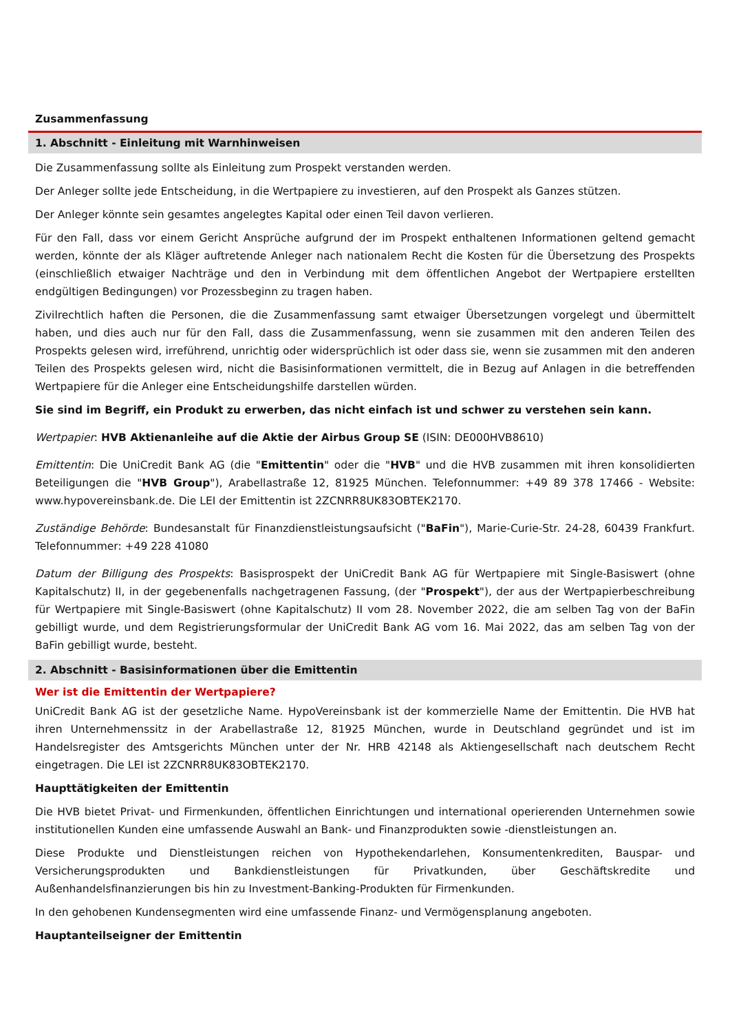Zusammenfassung
1. Abschnitt - Einleitung mit Warnhinweisen
Die Zusammenfassung sollte als Einleitung zum Prospekt verstanden werden.
Der Anleger sollte jede Entscheidung, in die Wertpapiere zu investieren, auf den Prospekt als Ganzes stützen.
Der Anleger könnte sein gesamtes angelegtes Kapital oder einen Teil davon verlieren.
Für den Fall, dass vor einem Gericht Ansprüche aufgrund der im Prospekt enthaltenen Informationen geltend gemacht werden, könnte der als Kläger auftretende Anleger nach nationalem Recht die Kosten für die Übersetzung des Prospekts (einschließlich etwaiger Nachträge und den in Verbindung mit dem öffentlichen Angebot der Wertpapiere erstellten endgültigen Bedingungen) vor Prozessbeginn zu tragen haben.
Zivilrechtlich haften die Personen, die die Zusammenfassung samt etwaiger Übersetzungen vorgelegt und übermittelt haben, und dies auch nur für den Fall, dass die Zusammenfassung, wenn sie zusammen mit den anderen Teilen des Prospekts gelesen wird, irreführend, unrichtig oder widersprüchlich ist oder dass sie, wenn sie zusammen mit den anderen Teilen des Prospekts gelesen wird, nicht die Basisinformationen vermittelt, die in Bezug auf Anlagen in die betreffenden Wertpapiere für die Anleger eine Entscheidungshilfe darstellen würden.
Sie sind im Begriff, ein Produkt zu erwerben, das nicht einfach ist und schwer zu verstehen sein kann.
Wertpapier: HVB Aktienanleihe auf die Aktie der Airbus Group SE (ISIN: DE000HVB8610)
Emittentin: Die UniCredit Bank AG (die "Emittentin" oder die "HVB" und die HVB zusammen mit ihren konsolidierten Beteiligungen die "HVB Group"), Arabellastraße 12, 81925 München. Telefonnummer: +49 89 378 17466 - Website: www.hypovereinsbank.de. Die LEI der Emittentin ist 2ZCNRR8UK83OBTEK2170.
Zuständige Behörde: Bundesanstalt für Finanzdienstleistungsaufsicht ("BaFin"), Marie-Curie-Str. 24-28, 60439 Frankfurt. Telefonnummer: +49 228 41080
Datum der Billigung des Prospekts: Basisprospekt der UniCredit Bank AG für Wertpapiere mit Single-Basiswert (ohne Kapitalschutz) II, in der gegebenenfalls nachgetragenen Fassung, (der "Prospekt"), der aus der Wertpapierbeschreibung für Wertpapiere mit Single-Basiswert (ohne Kapitalschutz) II vom 28. November 2022, die am selben Tag von der BaFin gebilligt wurde, und dem Registrierungsformular der UniCredit Bank AG vom 16. Mai 2022, das am selben Tag von der BaFin gebilligt wurde, besteht.
2. Abschnitt - Basisinformationen über die Emittentin
Wer ist die Emittentin der Wertpapiere?
UniCredit Bank AG ist der gesetzliche Name. HypoVereinsbank ist der kommerzielle Name der Emittentin. Die HVB hat ihren Unternehmenssitz in der Arabellastraße 12, 81925 München, wurde in Deutschland gegründet und ist im Handelsregister des Amtsgerichts München unter der Nr. HRB 42148 als Aktiengesellschaft nach deutschem Recht eingetragen. Die LEI ist 2ZCNRR8UK83OBTEK2170.
Haupttätigkeiten der Emittentin
Die HVB bietet Privat- und Firmenkunden, öffentlichen Einrichtungen und international operierenden Unternehmen sowie institutionellen Kunden eine umfassende Auswahl an Bank- und Finanzprodukten sowie -dienstleistungen an.
Diese Produkte und Dienstleistungen reichen von Hypothekendarlehen, Konsumentenkrediten, Bauspar- und Versicherungsprodukten und Bankdienstleistungen für Privatkunden, über Geschäftskredite und Außenhandelsfinanzierungen bis hin zu Investment-Banking-Produkten für Firmenkunden.
In den gehobenen Kundensegmenten wird eine umfassende Finanz- und Vermögensplanung angeboten.
Hauptanteilseigner der Emittentin